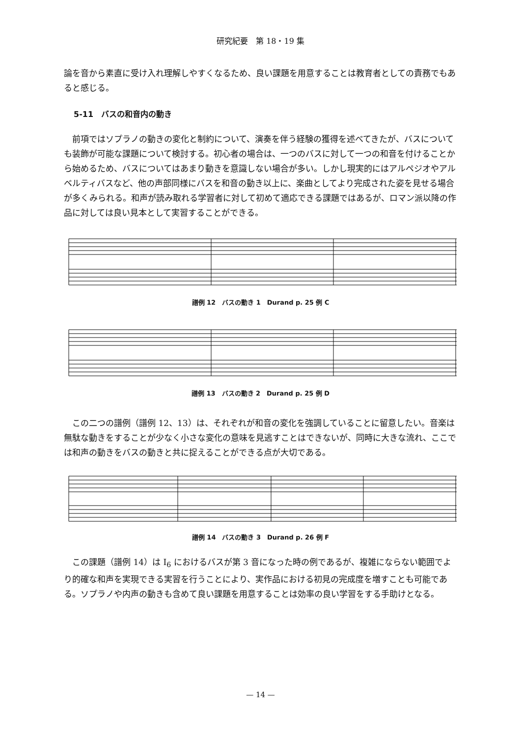研究紀要　第 18・19 集
論を音から素直に受け入れ理解しやすくなるため、良い課題を用意することは教育者としての責務でもあると感じる。
5-11　バスの和音内の動き
前項ではソプラノの動きの変化と制約について、演奏を伴う経験の獲得を述べてきたが、バスについても装飾が可能な課題について検討する。初心者の場合は、一つのバスに対して一つの和音を付けることから始めるため、バスについてはあまり動きを意識しない場合が多い。しかし現実的にはアルペジオやアルベルティバスなど、他の声部同様にバスを和音の動き以上に、楽曲としてより完成された姿を見せる場合が多くみられる。和声が読み取れる学習者に対して初めて適応できる課題ではあるが、ロマン派以降の作品に対しては良い見本として実習することができる。
譜例 12　バスの動き 1　Durand p. 25 例 C
譜例 13　バスの動き 2　Durand p. 25 例 D
この二つの譜例（譜例 12、13）は、それぞれが和音の変化を強調していることに留意したい。音楽は無駄な動きをすることが少なく小さな変化の意味を見逃すことはできないが、同時に大きな流れ、ここでは和声の動きをバスの動きと共に捉えることができる点が大切である。
譜例 14　バスの動き 3　Durand p. 26 例 F
この課題（譜例 14）は I<sub>6</sub> におけるバスが第 3 音になった時の例であるが、複雑にならない範囲でより的確な和声を実現できる実習を行うことにより、実作品における初見の完成度を増すことも可能である。ソプラノや内声の動きも含めて良い課題を用意することは効率の良い学習をする手助けとなる。
— 14 —